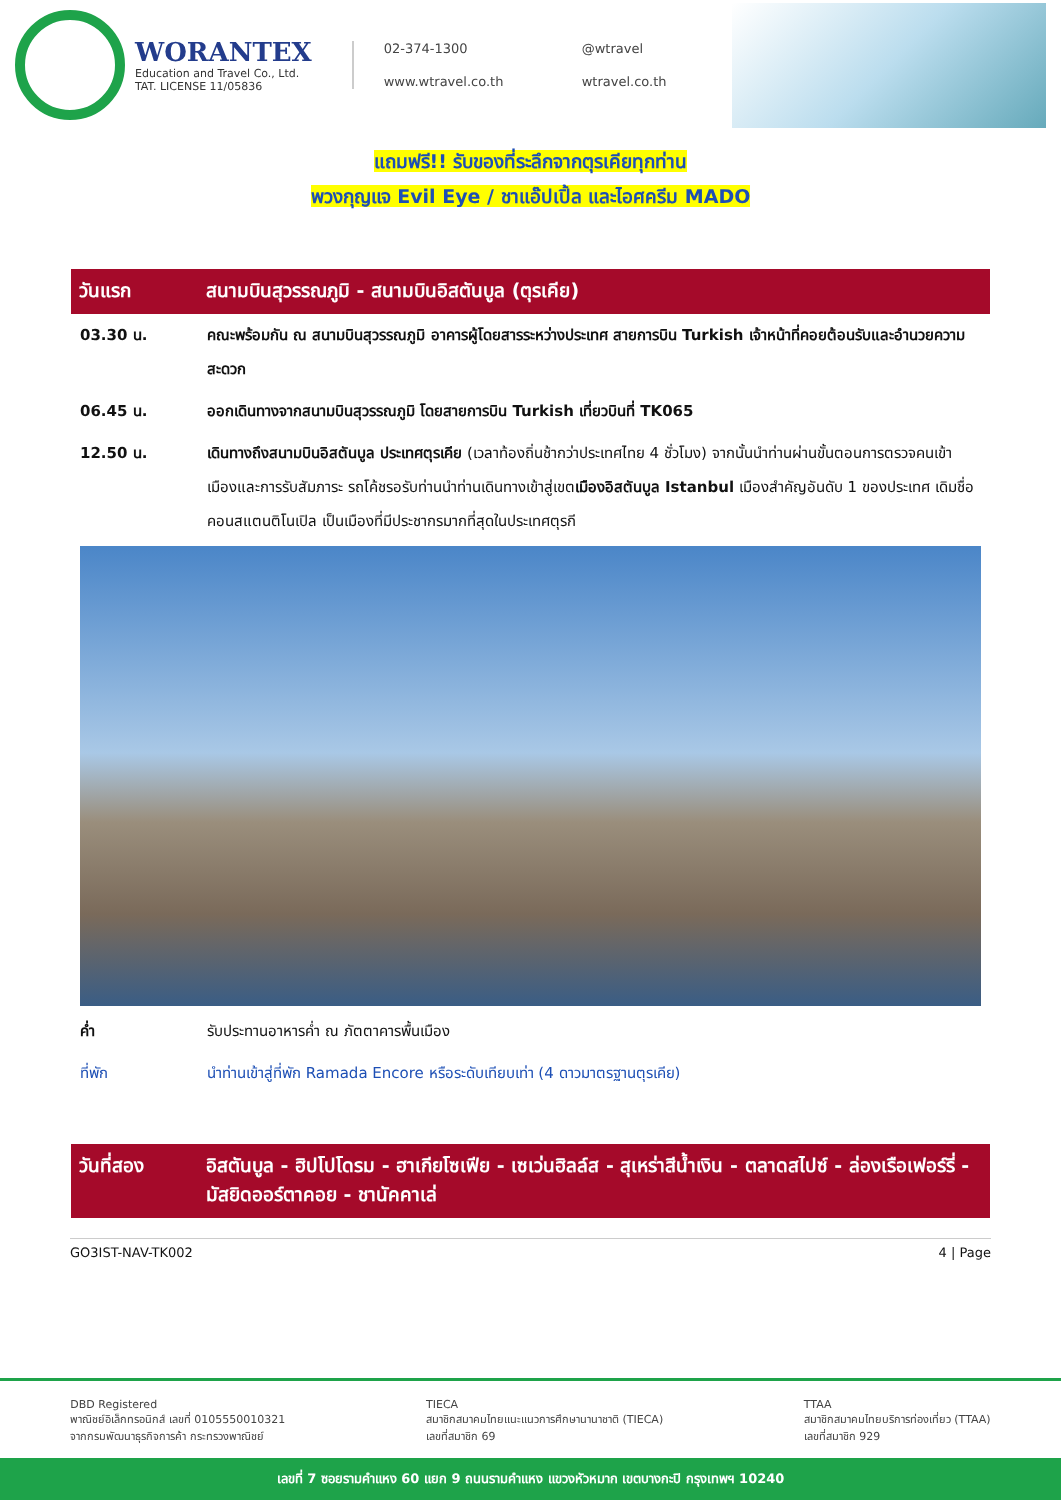WORANTEX
Education and Travel Co., Ltd.
TAT. LICENSE 11/05836
02-374-1300
@wtravel
www.wtravel.co.th
wtravel.co.th
แถมฟรี!! รับของที่ระลึกจากตุรเคียทุกท่าน
พวงกุญแจ Evil Eye / ชาแอ๊ปเปิ้ล และไอศครีม MADO
วันแรก สนามบินสุวรรณภูมิ - สนามบินอิสตันบูล (ตุรเคีย)
| 03.30 น. | คณะพร้อมกัน ณ สนามบินสุวรรณภูมิ อาคารผู้โดยสารระหว่างประเทศ สายการบิน Turkish เจ้าหน้าที่คอยต้อนรับและอำนวยความสะดวก |
| 06.45 น. | ออกเดินทางจากสนามบินสุวรรณภูมิ โดยสายการบิน Turkish เที่ยวบินที่ TK065 |
| 12.50 น. | เดินทางถึงสนามบินอิสตันบูล ประเทศตุรเคีย (เวลาท้องถิ่นช้ากว่าประเทศไทย 4 ชั่วโมง) จากนั้นนำท่านผ่านขั้นตอนการตรวจคนเข้าเมืองและการรับสัมภาระ รถโค้ชรอรับท่านนำท่านเดินทางเข้าสู่เขต เมืองอิสตันบูล Istanbul เมืองสำคัญอันดับ 1 ของประเทศ เดิมชื่อ คอนสแตนติโนเปิล เป็นเมืองที่มีประชากรมากที่สุดในประเทศตุรกี |
| ค่ำ | รับประทานอาหารค่ำ ณ ภัตตาคารพื้นเมือง |
| ที่พัก | นำท่านเข้าสู่ที่พัก Ramada Encore หรือระดับเทียบเท่า (4 ดาวมาตรฐานตุรเคีย) |
วันที่สอง อิสตันบูล - ฮิปโปโดรม - ฮาเกียโซเฟีย - เซเว่นฮิลล์ส - สุเหร่าสีน้ำเงิน - ตลาดสไปซ์ - ล่องเรือเฟอร์รี่ - มัสยิดออร์ตาคอย - ชานัคคาเล่
GO3IST-NAV-TK002 4 | Page
DBD Registered
พาณิชย์อิเล็กทรอนิกส์ เลขที่ 0105550010321
จากกรมพัฒนาธุรกิจการค้า กระทรวงพาณิชย์
TIECA
สมาชิกสมาคมไทยแนะแนวการศึกษานานาชาติ (TIECA)
เลขที่สมาชิก 69
TTAA
สมาชิกสมาคมไทยบริการท่องเที่ยว (TTAA)
เลขที่สมาชิก 929
เลขที่ 7 ซอยรามคำแหง 60 แยก 9 ถนนรามคำแหง แขวงหัวหมาก เขตบางกะปิ กรุงเทพฯ 10240